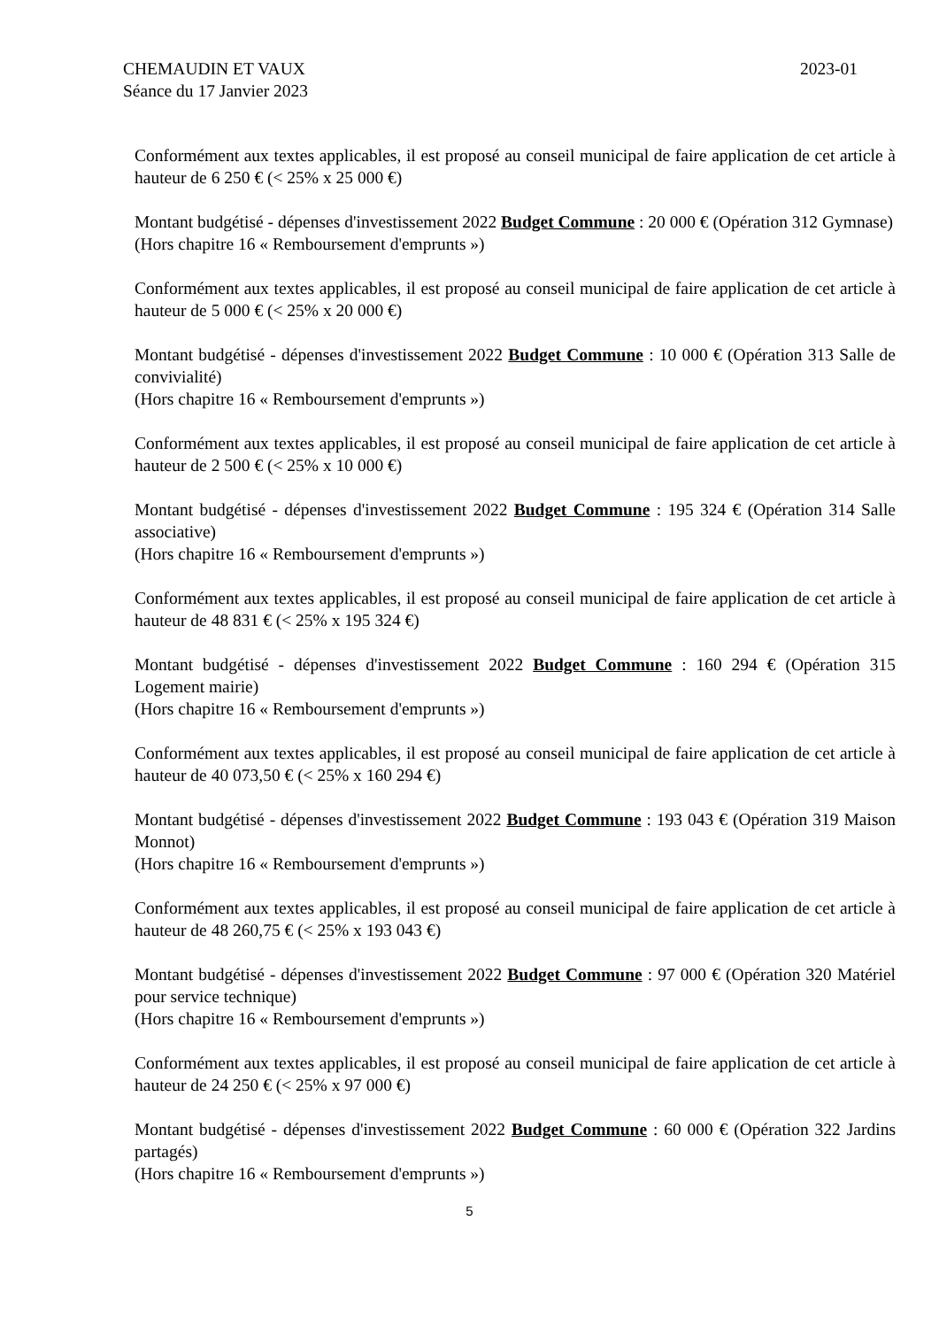2023-01 CHEMAUDIN ET VAUX
Séance du 17 Janvier 2023
Conformément aux textes applicables, il est proposé au conseil municipal de faire application de cet article à hauteur de 6 250 € (< 25% x 25 000 €)
Montant budgétisé - dépenses d'investissement 2022 Budget Commune : 20 000 € (Opération 312 Gymnase)
(Hors chapitre 16 « Remboursement d'emprunts »)
Conformément aux textes applicables, il est proposé au conseil municipal de faire application de cet article à hauteur de 5 000 € (< 25% x 20 000 €)
Montant budgétisé - dépenses d'investissement 2022 Budget Commune : 10 000 € (Opération 313 Salle de convivialité)
(Hors chapitre 16 « Remboursement d'emprunts »)
Conformément aux textes applicables, il est proposé au conseil municipal de faire application de cet article à hauteur de 2 500 € (< 25% x 10 000 €)
Montant budgétisé - dépenses d'investissement 2022 Budget Commune : 195 324 € (Opération 314 Salle associative)
(Hors chapitre 16 « Remboursement d'emprunts »)
Conformément aux textes applicables, il est proposé au conseil municipal de faire application de cet article à hauteur de 48 831 € (< 25% x 195 324 €)
Montant budgétisé - dépenses d'investissement 2022 Budget Commune : 160 294 € (Opération 315 Logement mairie)
(Hors chapitre 16 « Remboursement d'emprunts »)
Conformément aux textes applicables, il est proposé au conseil municipal de faire application de cet article à hauteur de 40 073,50 € (< 25% x 160 294 €)
Montant budgétisé - dépenses d'investissement 2022 Budget Commune : 193 043 € (Opération 319 Maison Monnot)
(Hors chapitre 16 « Remboursement d'emprunts »)
Conformément aux textes applicables, il est proposé au conseil municipal de faire application de cet article à hauteur de 48 260,75 € (< 25% x 193 043 €)
Montant budgétisé - dépenses d'investissement 2022 Budget Commune : 97 000 € (Opération 320 Matériel pour service technique)
(Hors chapitre 16 « Remboursement d'emprunts »)
Conformément aux textes applicables, il est proposé au conseil municipal de faire application de cet article à hauteur de 24 250 € (< 25% x 97 000 €)
Montant budgétisé - dépenses d'investissement 2022 Budget Commune : 60 000 € (Opération 322 Jardins partagés)
(Hors chapitre 16 « Remboursement d'emprunts »)
5